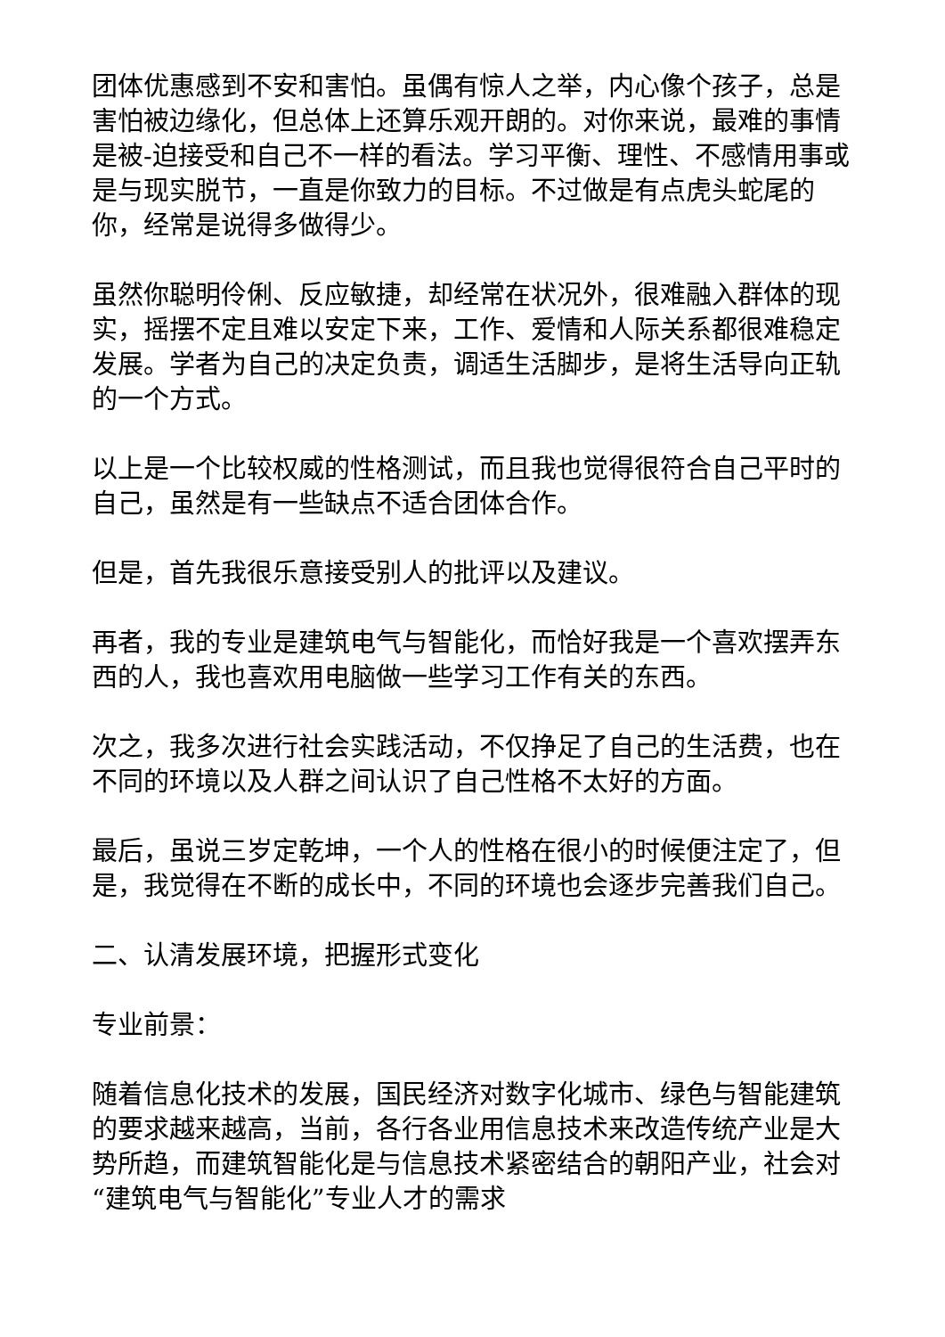团体优惠感到不安和害怕。虽偶有惊人之举，内心像个孩子，总是害怕被边缘化，但总体上还算乐观开朗的。对你来说，最难的事情是被-迫接受和自己不一样的看法。学习平衡、理性、不感情用事或是与现实脱节，一直是你致力的目标。不过做是有点虎头蛇尾的你，经常是说得多做得少。
虽然你聪明伶俐、反应敏捷，却经常在状况外，很难融入群体的现实，摇摆不定且难以安定下来，工作、爱情和人际关系都很难稳定发展。学者为自己的决定负责，调适生活脚步，是将生活导向正轨的一个方式。
以上是一个比较权威的性格测试，而且我也觉得很符合自己平时的自己，虽然是有一些缺点不适合团体合作。
但是，首先我很乐意接受别人的批评以及建议。
再者，我的专业是建筑电气与智能化，而恰好我是一个喜欢摆弄东西的人，我也喜欢用电脑做一些学习工作有关的东西。
次之，我多次进行社会实践活动，不仅挣足了自己的生活费，也在不同的环境以及人群之间认识了自己性格不太好的方面。
最后，虽说三岁定乾坤，一个人的性格在很小的时候便注定了，但是，我觉得在不断的成长中，不同的环境也会逐步完善我们自己。
二、认清发展环境，把握形式变化
专业前景：
随着信息化技术的发展，国民经济对数字化城市、绿色与智能建筑的要求越来越高，当前，各行各业用信息技术来改造传统产业是大势所趋，而建筑智能化是与信息技术紧密结合的朝阳产业，社会对“建筑电气与智能化”专业人才的需求